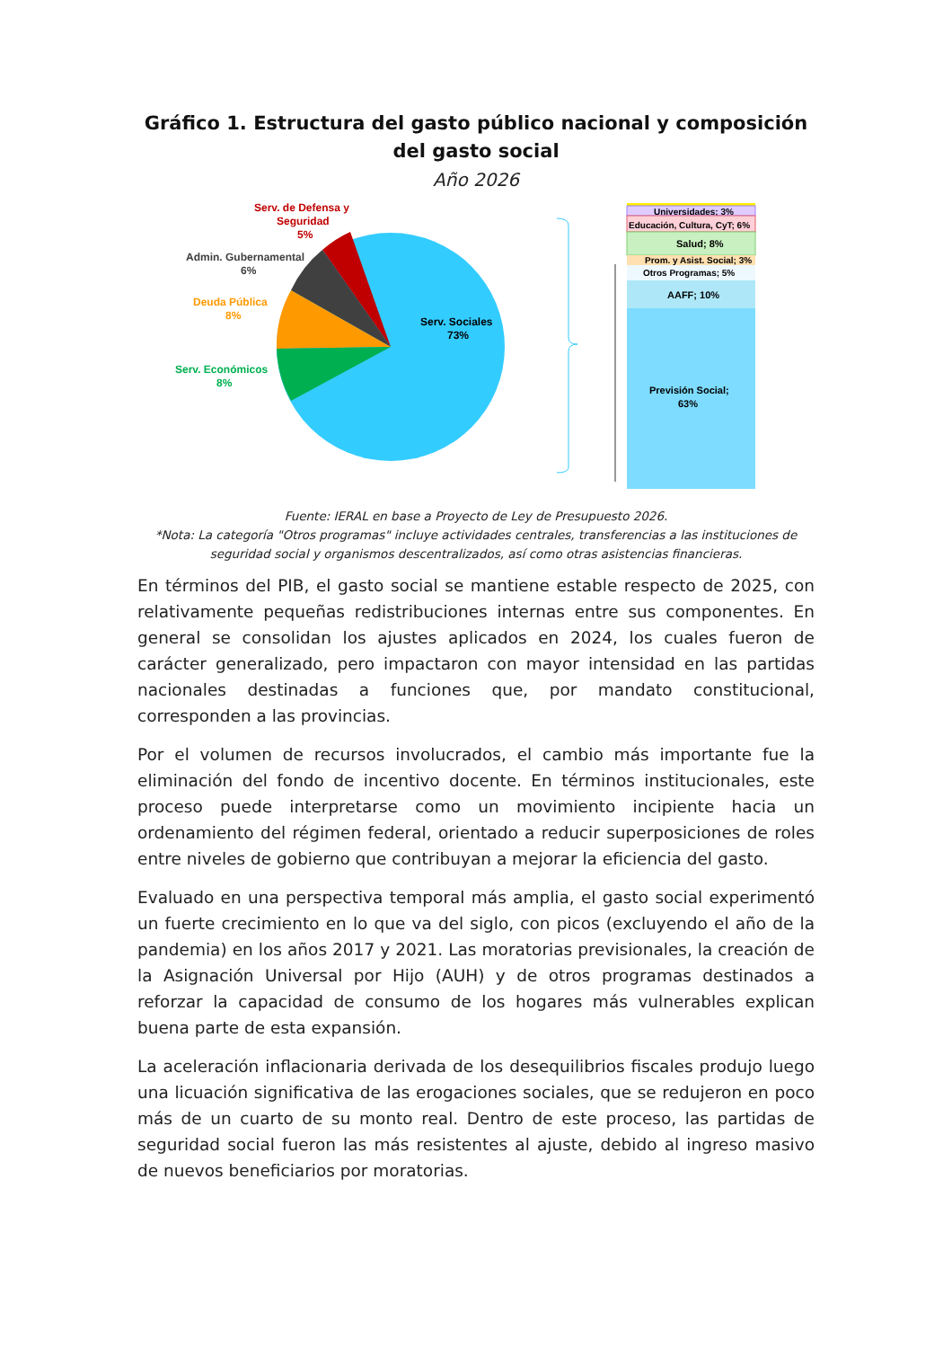Gráfico 1. Estructura del gasto público nacional y composición del gasto social
Año 2026
Serv. Sociales
73%
Serv. de Defensa y
Seguridad
5%
Admin. Gubernamental
6%
Deuda Pública
8%
Serv. Económicos
8%
Universidades; 3%
Educación, Cultura, CyT; 6%
Salud; 8%
Prom. y Asist. Social; 3%
Otros Programas; 5%
AAFF; 10%
Previsión Social;
63%
Fuente: IERAL en base a Proyecto de Ley de Presupuesto 2026.
*Nota: La categoría "Otros programas" incluye actividades centrales, transferencias a las instituciones de seguridad social y organismos descentralizados, así como otras asistencias financieras.
En términos del PIB, el gasto social se mantiene estable respecto de 2025, con relativamente pequeñas redistribuciones internas entre sus componentes. En general se consolidan los ajustes aplicados en 2024, los cuales fueron de carácter generalizado, pero impactaron con mayor intensidad en las partidas nacionales destinadas a funciones que, por mandato constitucional, corresponden a las provincias.
Por el volumen de recursos involucrados, el cambio más importante fue la eliminación del fondo de incentivo docente. En términos institucionales, este proceso puede interpretarse como un movimiento incipiente hacia un ordenamiento del régimen federal, orientado a reducir superposiciones de roles entre niveles de gobierno que contribuyan a mejorar la eficiencia del gasto.
Evaluado en una perspectiva temporal más amplia, el gasto social experimentó un fuerte crecimiento en lo que va del siglo, con picos (excluyendo el año de la pandemia) en los años 2017 y 2021. Las moratorias previsionales, la creación de la Asignación Universal por Hijo (AUH) y de otros programas destinados a reforzar la capacidad de consumo de los hogares más vulnerables explican buena parte de esta expansión.
La aceleración inflacionaria derivada de los desequilibrios fiscales produjo luego una licuación significativa de las erogaciones sociales, que se redujeron en poco más de un cuarto de su monto real. Dentro de este proceso, las partidas de seguridad social fueron las más resistentes al ajuste, debido al ingreso masivo de nuevos beneficiarios por moratorias.